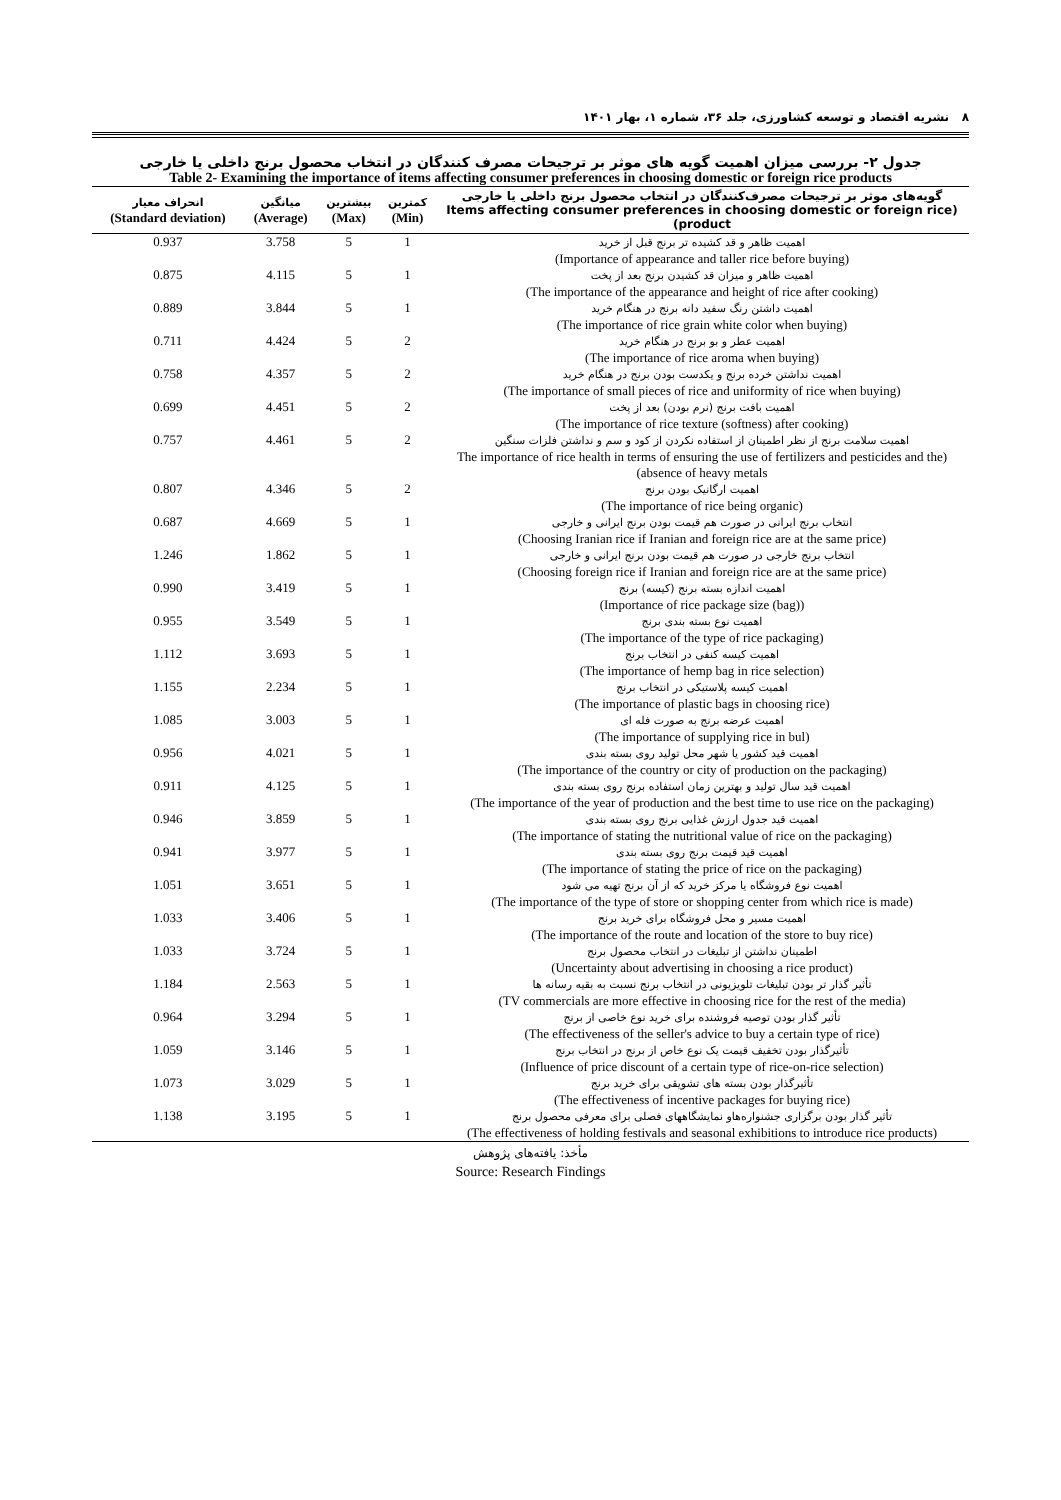۸ نشریه اقتصاد و توسعه کشاورزی، جلد ۳۶، شماره ۱، بهار ۱۴۰۱
جدول ۲- بررسی میزان اهمیت گویه های موثر بر ترجیحات مصرف کنندگان در انتخاب محصول برنج داخلی یا خارجی
Table 2- Examining the importance of items affecting consumer preferences in choosing domestic or foreign rice products
| گویه‌های موثر بر ترجیحات مصرف‌کنندگان در انتخاب محصول برنج داخلی یا خارجی (Items affecting consumer preferences in choosing domestic or foreign rice product) | کمترین (Min) | بیشترین (Max) | میانگین (Average) | انحراف معیار (Standard deviation) |
| --- | --- | --- | --- | --- |
| اهمیت ظاهر و قد کشیده تر برنج قبل از خرید (Importance of appearance and taller rice before buying) | 1 | 5 | 3.758 | 0.937 |
| اهمیت ظاهر و میزان قد کشیدن برنج بعد از پخت (The importance of the appearance and height of rice after cooking) | 1 | 5 | 4.115 | 0.875 |
| اهمیت داشتن رنگ سفید دانه برنج در هنگام خرید (The importance of rice grain white color when buying) | 1 | 5 | 3.844 | 0.889 |
| اهمیت عطر و بو برنج در هنگام خرید (The importance of rice aroma when buying) | 2 | 5 | 4.424 | 0.711 |
| اهمیت نداشتن خرده برنج و یکدست بودن برنج در هنگام خرید (The importance of small pieces of rice and uniformity of rice when buying) | 2 | 5 | 4.357 | 0.758 |
| اهمیت بافت برنج (نرم بودن) بعد از پخت (The importance of rice texture (softness) after cooking) | 2 | 5 | 4.451 | 0.699 |
| اهمیت سلامت برنج از نظر اطمینان از استفاده نکردن از کود و سم و نداشتن فلزات سنگین (The importance of rice health in terms of ensuring the use of fertilizers and pesticides and the absence of heavy metals) | 2 | 5 | 4.461 | 0.757 |
| اهمیت ارگانیک بودن برنج (The importance of rice being organic) | 2 | 5 | 4.346 | 0.807 |
| انتخاب برنج ایرانی در صورت هم قیمت بودن برنج ایرانی و خارجی (Choosing Iranian rice if Iranian and foreign rice are at the same price) | 1 | 5 | 4.669 | 0.687 |
| انتخاب برنج خارجی در صورت هم قیمت بودن برنج ایرانی و خارجی (Choosing foreign rice if Iranian and foreign rice are at the same price) | 1 | 5 | 1.862 | 1.246 |
| اهمیت اندازه بسته برنج (کیسه) برنج (Importance of rice package size (bag)) | 1 | 5 | 3.419 | 0.990 |
| اهمیت نوع بسته بندی برنج (The importance of the type of rice packaging) | 1 | 5 | 3.549 | 0.955 |
| اهمیت کیسه کنفی در انتخاب برنج (The importance of hemp bag in rice selection) | 1 | 5 | 3.693 | 1.112 |
| اهمیت کیسه پلاستیکی در انتخاب برنج (The importance of plastic bags in choosing rice) | 1 | 5 | 2.234 | 1.155 |
| اهمیت عرضه برنج به صورت فله ای (The importance of supplying rice in bul) | 1 | 5 | 3.003 | 1.085 |
| اهمیت قید کشور یا شهر محل تولید روی بسته بندی (The importance of the country or city of production on the packaging) | 1 | 5 | 4.021 | 0.956 |
| اهمیت قید سال تولید و بهترین زمان استفاده برنج روی بسته بندی (The importance of the year of production and the best time to use rice on the packaging) | 1 | 5 | 4.125 | 0.911 |
| اهمیت قید جدول ارزش غذایی برنج روی بسته بندی (The importance of stating the nutritional value of rice on the packaging) | 1 | 5 | 3.859 | 0.946 |
| اهمیت قید قیمت برنج روی بسته بندی (The importance of stating the price of rice on the packaging) | 1 | 5 | 3.977 | 0.941 |
| اهمیت نوع فروشگاه یا مرکز خرید که از آن برنج تهیه می شود (The importance of the type of store or shopping center from which rice is made) | 1 | 5 | 3.651 | 1.051 |
| اهمیت مسیر و محل فروشگاه برای خرید برنج (The importance of the route and location of the store to buy rice) | 1 | 5 | 3.406 | 1.033 |
| اطمینان نداشتن از تبلیغات در انتخاب محصول برنج (Uncertainty about advertising in choosing a rice product) | 1 | 5 | 3.724 | 1.033 |
| تأثیر گذار تر بودن تبلیغات تلویزیونی در انتخاب برنج نسبت به بقیه رسانه ها (TV commercials are more effective in choosing rice for the rest of the media) | 1 | 5 | 2.563 | 1.184 |
| تأثیر گذار بودن توصیه فروشنده برای خرید نوع خاصی از برنج (The effectiveness of the seller's advice to buy a certain type of rice) | 1 | 5 | 3.294 | 0.964 |
| تأثیرگذار بودن تخفیف قیمت یک نوع خاص از برنج در انتخاب برنج (Influence of price discount of a certain type of rice-on-rice selection) | 1 | 5 | 3.146 | 1.059 |
| تأثیرگذار بودن بسته های تشویقی برای خرید برنج (The effectiveness of incentive packages for buying rice) | 1 | 5 | 3.029 | 1.073 |
| تأثیر گذار بودن برگزاری جشنواره‌هاو نمایشگاههای فصلی برای معرفی محصول برنج (The effectiveness of holding festivals and seasonal exhibitions to introduce rice products) | 1 | 5 | 3.195 | 1.138 |
مأخذ: یافته‌های پژوهش
Source: Research Findings